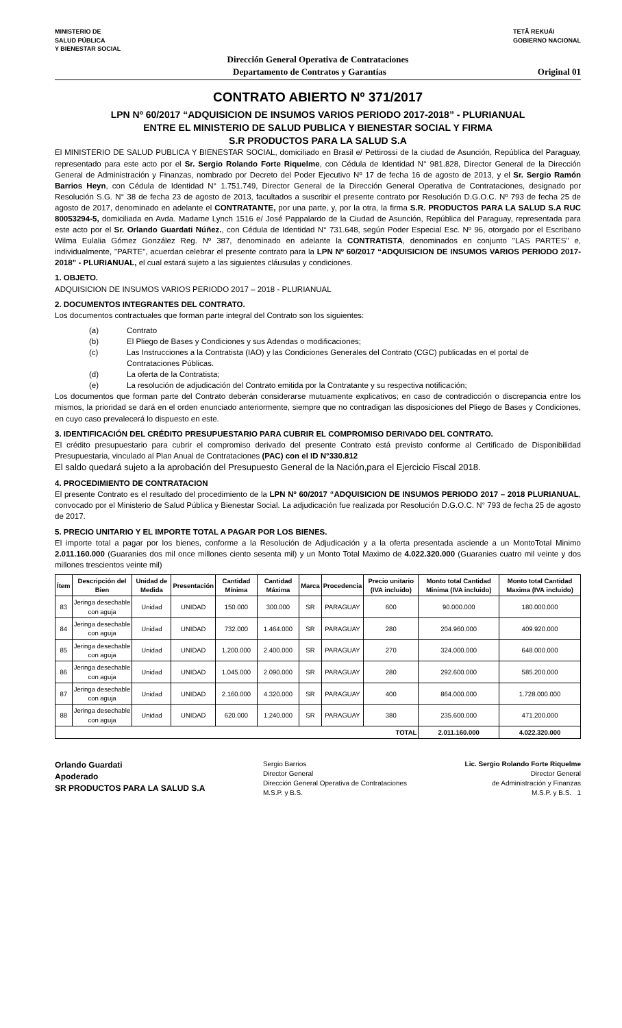MINISTERIO DE
SALUD PÚBLICA
Y BIENESTAR SOCIAL
TETÃ REKUÁI
GOBIERNO NACIONAL
Dirección General Operativa de Contrataciones
Departamento de Contratos y Garantías Original 01
CONTRATO ABIERTO Nº 371/2017
LPN Nº 60/2017 “ADQUISICION DE INSUMOS VARIOS PERIODO 2017-2018” - PLURIANUAL
ENTRE EL MINISTERIO DE SALUD PUBLICA Y BIENESTAR SOCIAL Y FIRMA
S.R PRODUCTOS PARA LA SALUD S.A
El MINISTERIO DE SALUD PUBLICA Y BIENESTAR SOCIAL, domiciliado en Brasil e/ Pettirossi de la ciudad de Asunción, República del Paraguay, representado para este acto por el Sr. Sergio Rolando Forte Riquelme, con Cédula de Identidad N° 981.828, Director General de la Dirección General de Administración y Finanzas, nombrado por Decreto del Poder Ejecutivo Nº 17 de fecha 16 de agosto de 2013, y el Sr. Sergio Ramón Barrios Heyn, con Cédula de Identidad N° 1.751.749, Director General de la Dirección General Operativa de Contrataciones, designado por Resolución S.G. N° 38 de fecha 23 de agosto de 2013, facultados a suscribir el presente contrato por Resolución D.G.O.C. Nº 793 de fecha 25 de agosto de 2017, denominado en adelante el CONTRATANTE, por una parte, y, por la otra, la firma S.R. PRODUCTOS PARA LA SALUD S.A RUC 80053294-5, domiciliada en Avda. Madame Lynch 1516 e/ José Pappalardo de la Ciudad de Asunción, República del Paraguay, representada para este acto por el Sr. Orlando Guardati Núñez., con Cédula de Identidad N° 731.648, según Poder Especial Esc. Nº 96, otorgado por el Escribano Wilma Eulalia Gómez González Reg. Nº 387, denominado en adelante la CONTRATISTA, denominados en conjunto "LAS PARTES" e, individualmente, "PARTE", acuerdan celebrar el presente contrato para la LPN Nº 60/2017 “ADQUISICION DE INSUMOS VARIOS PERIODO 2017-2018” - PLURIANUAL, el cual estará sujeto a las siguientes cláusulas y condiciones.
1. OBJETO.
ADQUISICION DE INSUMOS VARIOS PERIODO 2017 – 2018 - PLURIANUAL
2. DOCUMENTOS INTEGRANTES DEL CONTRATO.
Los documentos contractuales que forman parte integral del Contrato son los siguientes:
(a) Contrato
(b) El Pliego de Bases y Condiciones y sus Adendas o modificaciones;
(c) Las Instrucciones a la Contratista (IAO) y las Condiciones Generales del Contrato (CGC) publicadas en el portal de Contrataciones Públicas.
(d) La oferta de la Contratista;
(e) La resolución de adjudicación del Contrato emitida por la Contratante y su respectiva notificación;
Los documentos que forman parte del Contrato deberán considerarse mutuamente explicativos; en caso de contradicción o discrepancia entre los mismos, la prioridad se dará en el orden enunciado anteriormente, siempre que no contradigan las disposiciones del Pliego de Bases y Condiciones, en cuyo caso prevalecerá lo dispuesto en este.
3. IDENTIFICACIÓN DEL CRÉDITO PRESUPUESTARIO PARA CUBRIR EL COMPROMISO DERIVADO DEL CONTRATO.
El crédito presupuestario para cubrir el compromiso derivado del presente Contrato está previsto conforme al Certificado de Disponibilidad Presupuestaria, vinculado al Plan Anual de Contrataciones (PAC) con el ID N°330.812
El saldo quedará sujeto a la aprobación del Presupuesto General de la Nación,para el Ejercicio Fiscal 2018.
4. PROCEDIMIENTO DE CONTRATACION
El presente Contrato es el resultado del procedimiento de la LPN Nº 60/2017 “ADQUISICION DE INSUMOS PERIODO 2017 – 2018 PLURIANUAL, convocado por el Ministerio de Salud Pública y Bienestar Social. La adjudicación fue realizada por Resolución D.G.O.C. N° 793 de fecha 25 de agosto de 2017.
5. PRECIO UNITARIO Y EL IMPORTE TOTAL A PAGAR POR LOS BIENES.
El importe total a pagar por los bienes, conforme a la Resolución de Adjudicación y a la oferta presentada asciende a un MontoTotal Minimo 2.011.160.000 (Guaranies dos mil once millones ciento sesenta mil) y un Monto Total Maximo de 4.022.320.000 (Guaranies cuatro mil veinte y dos millones trescientos veinte mil)
| Ítem | Descripción del Bien | Unidad de Medida | Presentación | Cantidad Mínima | Cantidad Máxima | Marca | Procedencia | Precio unitario (IVA incluido) | Monto total Cantidad Minima (IVA incluido) | Monto total Cantidad Maxima (IVA incluido) |
| --- | --- | --- | --- | --- | --- | --- | --- | --- | --- | --- |
| 83 | Jeringa desechable con aguja | Unidad | UNIDAD | 150.000 | 300.000 | SR | PARAGUAY | 600 | 90.000.000 | 180.000.000 |
| 84 | Jeringa desechable con aguja | Unidad | UNIDAD | 732.000 | 1.464.000 | SR | PARAGUAY | 280 | 204.960.000 | 409.920.000 |
| 85 | Jeringa desechable con aguja | Unidad | UNIDAD | 1.200.000 | 2.400.000 | SR | PARAGUAY | 270 | 324.000.000 | 648.000.000 |
| 86 | Jeringa desechable con aguja | Unidad | UNIDAD | 1.045.000 | 2.090.000 | SR | PARAGUAY | 280 | 292.600.000 | 585.200.000 |
| 87 | Jeringa desechable con aguja | Unidad | UNIDAD | 2.160.000 | 4.320.000 | SR | PARAGUAY | 400 | 864.000.000 | 1.728.000.000 |
| 88 | Jeringa desechable con aguja | Unidad | UNIDAD | 620.000 | 1.240.000 | SR | PARAGUAY | 380 | 235.600.000 | 471.200.000 |
| TOTAL | | | | | | | | | 2.011.160.000 | 4.022.320.000 |
Orlando Guardati
Apoderado
SR PRODUCTOS PARA LA SALUD S.A
Sergio Barrios
Director General
Dirección General Operativa de Contrataciones
M.S.P. y B.S.
Lic. Sergio Rolando Forte Riquelme
Director General
de Administración y Finanzas
M.S.P. y B.S. 1